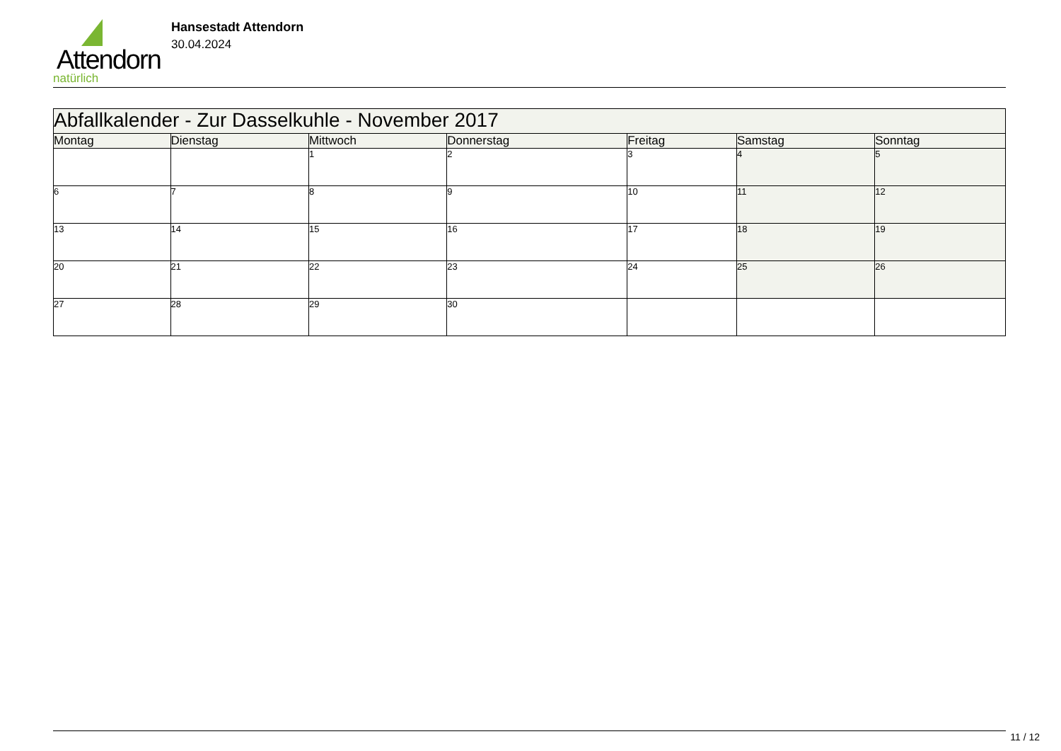Attendorn
natürlich
Hansestadt Attendorn
30.04.2024
| Abfallkalender - Zur Dasselkuhle - November 2017 | | | | | | |
| Montag | Dienstag | Mittwoch | Donnerstag | Freitag | Samstag | Sonntag |
| | | 1 | 2 | 3 | 4 | 5 |
| 6 | 7 | 8 | 9 | 10 | 11 | 12 |
| 13 | 14 | 15 | 16 | 17 | 18 | 19 |
| 20 | 21 | 22 | 23 | 24 | 25 | 26 |
| 27 | 28 | 29 | 30 | | | |
11 / 12